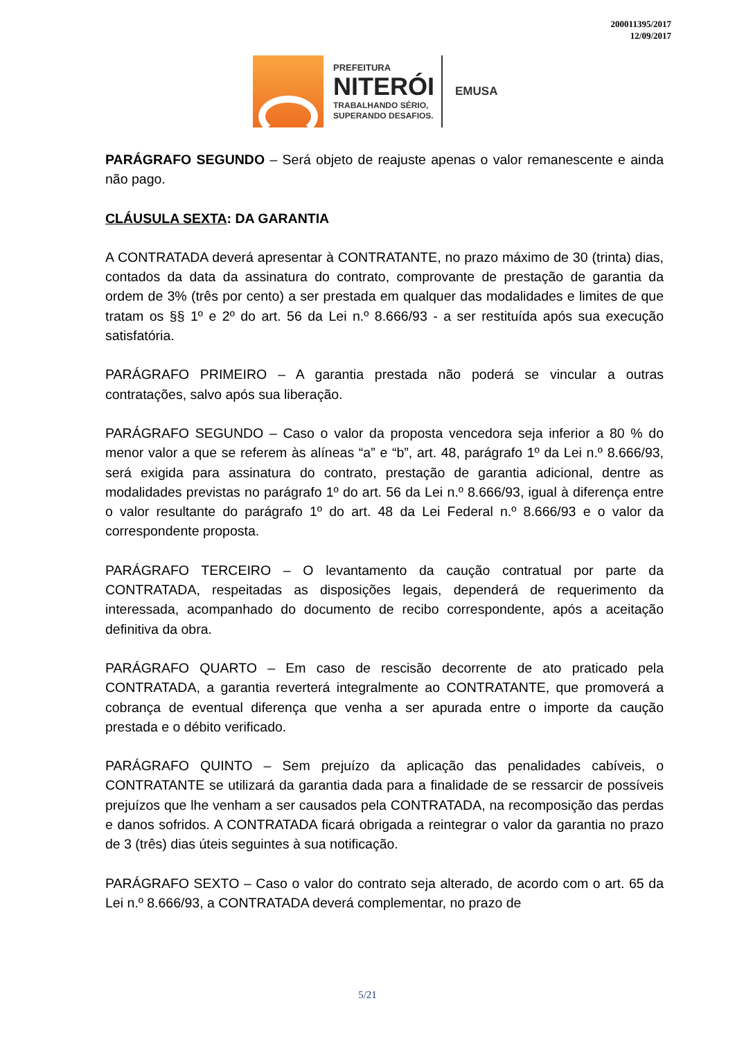200011395/2017
12/09/2017
PREFEITURA
NITERÓI
TRABALHANDO SÉRIO,
SUPERANDO DESAFIOS.
EMUSA
PARÁGRAFO SEGUNDO – Será objeto de reajuste apenas o valor remanescente e ainda não pago.
CLÁUSULA SEXTA: DA GARANTIA
A CONTRATADA deverá apresentar à CONTRATANTE, no prazo máximo de 30 (trinta) dias, contados da data da assinatura do contrato, comprovante de prestação de garantia da ordem de 3% (três por cento) a ser prestada em qualquer das modalidades e limites de que tratam os §§ 1º e 2º do art. 56 da Lei n.º 8.666/93 - a ser restituída após sua execução satisfatória.
PARÁGRAFO PRIMEIRO – A garantia prestada não poderá se vincular a outras contratações, salvo após sua liberação.
PARÁGRAFO SEGUNDO – Caso o valor da proposta vencedora seja inferior a 80 % do menor valor a que se referem às alíneas “a” e “b”, art. 48, parágrafo 1º da Lei n.º 8.666/93, será exigida para assinatura do contrato, prestação de garantia adicional, dentre as modalidades previstas no parágrafo 1º do art. 56 da Lei n.º 8.666/93, igual à diferença entre o valor resultante do parágrafo 1º do art. 48 da Lei Federal n.º 8.666/93 e o valor da correspondente proposta.
PARÁGRAFO TERCEIRO – O levantamento da caução contratual por parte da CONTRATADA, respeitadas as disposições legais, dependerá de requerimento da interessada, acompanhado do documento de recibo correspondente, após a aceitação definitiva da obra.
PARÁGRAFO QUARTO – Em caso de rescisão decorrente de ato praticado pela CONTRATADA, a garantia reverterá integralmente ao CONTRATANTE, que promoverá a cobrança de eventual diferença que venha a ser apurada entre o importe da caução prestada e o débito verificado.
PARÁGRAFO QUINTO – Sem prejuízo da aplicação das penalidades cabíveis, o CONTRATANTE se utilizará da garantia dada para a finalidade de se ressarcir de possíveis prejuízos que lhe venham a ser causados pela CONTRATADA, na recomposição das perdas e danos sofridos. A CONTRATADA ficará obrigada a reintegrar o valor da garantia no prazo de 3 (três) dias úteis seguintes à sua notificação.
PARÁGRAFO SEXTO – Caso o valor do contrato seja alterado, de acordo com o art. 65 da Lei n.º 8.666/93, a CONTRATADA deverá complementar, no prazo de
5/21